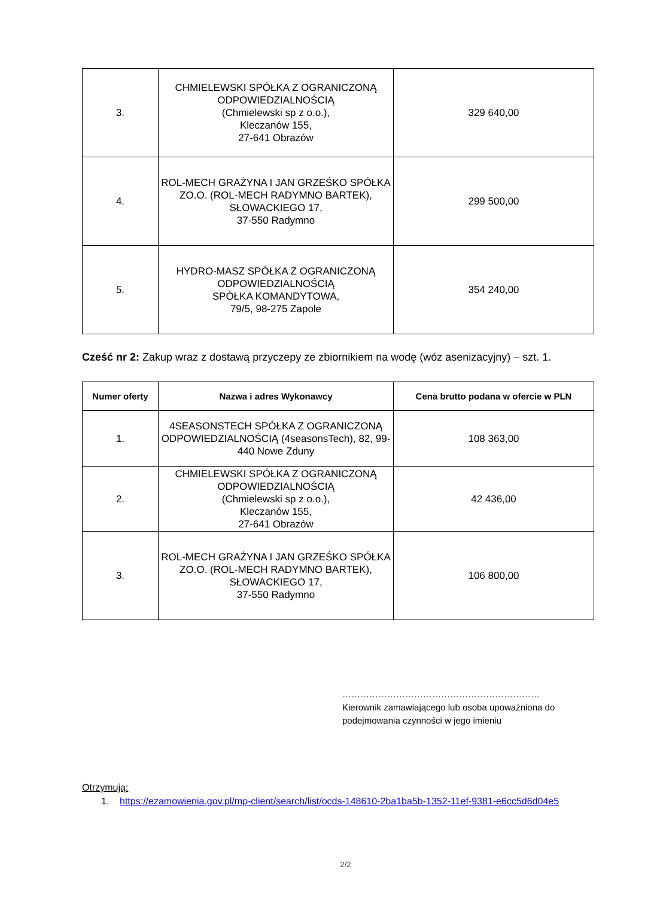| 3. | CHMIELEWSKI SPÓŁKA Z OGRANICZONĄ ODPOWIEDZIALNOŚCIĄ (Chmielewski sp z o.o.), Kleczanów 155, 27-641 Obrazów | 329 640,00 |
| 4. | ROL-MECH GRAŻYNA I JAN GRZEŚKO SPÓŁKA ZO.O. (ROL-MECH RADYMNO BARTEK), SŁOWACKIEGO 17, 37-550 Radymno | 299 500,00 |
| 5. | HYDRO-MASZ SPÓŁKA Z OGRANICZONĄ ODPOWIEDZIALNOŚCIĄ SPÓŁKA KOMANDYTOWA, 79/5, 98-275 Zapole | 354 240,00 |
Cześć nr 2: Zakup wraz z dostawą przyczepy ze zbiornikiem na wodę (wóz asenizacyjny) – szt. 1.
| Numer oferty | Nazwa i adres Wykonawcy | Cena brutto podana w ofercie w PLN |
| --- | --- | --- |
| 1. | 4SEASONSTECH SPÓŁKA Z OGRANICZONĄ ODPOWIEDZIALNOŚCIĄ (4seasonsTech), 82, 99-440 Nowe Zduny | 108 363,00 |
| 2. | CHMIELEWSKI SPÓŁKA Z OGRANICZONĄ ODPOWIEDZIALNOŚCIĄ (Chmielewski sp z o.o.), Kleczanów 155, 27-641 Obrazów | 42 436,00 |
| 3. | ROL-MECH GRAŻYNA I JAN GRZEŚKO SPÓŁKA ZO.O. (ROL-MECH RADYMNO BARTEK), SŁOWACKIEGO 17, 37-550 Radymno | 106 800,00 |
…………………………………………………………
Kierownik zamawiającego lub osoba upoważniona do podejmowania czynności w jego imieniu
Otrzymują:
1. https://ezamowienia.gov.pl/mp-client/search/list/ocds-148610-2ba1ba5b-1352-11ef-9381-e6cc5d6d04e5
2/2